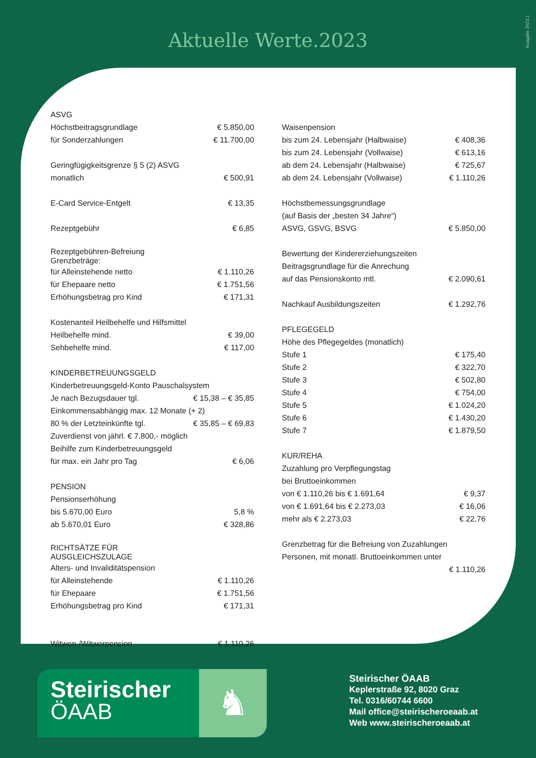Ausgabe 2023.1
Aktuelle Werte.2023
| ASVG | |
| Höchstbeitragsgrundlage | € 5.850,00 |
| für Sonderzahlungen | € 11.700,00 |
| Geringfügigkeitsgrenze § 5 (2) ASVG | |
| monatlich | € 500,91 |
| E-Card Service-Entgelt | € 13,35 |
| Rezeptgebühr | € 6,85 |
| Rezeptgebühren-Befreiung Grenzbeträge: | |
| für Alleinstehende netto | € 1.110,26 |
| für Ehepaare netto | € 1.751,56 |
| Erhöhungsbetrag pro Kind | € 171,31 |
| Kostenanteil Heilbehelfe und Hilfsmittel | |
| Heilbehelfe mind. | € 39,00 |
| Sehbehelfe mind. | € 117,00 |
| KINDERBETREUUNGSGELD | |
| Kinderbetreuungsgeld-Konto Pauschalsystem | |
| Je nach Bezugsdauer tgl. | € 15,38 – € 35,85 |
| Einkommensabhängig max. 12 Monate (+ 2) | |
| 80 % der Letzteinkünfte tgl. | € 35,85 – € 69,83 |
| Zuverdienst von jährl. € 7.800,- möglich | |
| Beihilfe zum Kinderbetreuungsgeld | |
| für max. ein Jahr pro Tag | € 6,06 |
| PENSION | |
| Pensionserhöhung | |
| bis 5.670,00 Euro | 5,8 % |
| ab 5.670,01 Euro | € 328,86 |
| RICHTSÄTZE FÜR AUSGLEICHSZULAGE | |
| Alters- und Invaliditätspension | |
| für Alleinstehende | € 1.110,26 |
| für Ehepaare | € 1.751,56 |
| Erhöhungsbetrag pro Kind | € 171,31 |
| Witwen-/Witwerpension | € 1.110,26 |
| Waisenpension | |
| bis zum 24. Lebensjahr (Halbwaise) | € 408,36 |
| bis zum 24. Lebensjahr (Vollwaise) | € 613,16 |
| ab dem 24. Lebensjahr (Halbwaise) | € 725,67 |
| ab dem 24. Lebensjahr (Vollwaise) | € 1.110,26 |
| Höchstbemessungsgrundlage | |
| (auf Basis der „besten 34 Jahre“) | |
| ASVG, GSVG, BSVG | € 5.850,00 |
| Bewertung der Kindererziehungszeiten | |
| Beitragsgrundlage für die Anrechung | |
| auf das Pensionskonto mtl. | € 2.090,61 |
| Nachkauf Ausbildungszeiten | € 1.292,76 |
| PFLEGEGELD | |
| Höhe des Pflegegeldes (monatlich) | |
| Stufe 1 | € 175,40 |
| Stufe 2 | € 322,70 |
| Stufe 3 | € 502,80 |
| Stufe 4 | € 754,00 |
| Stufe 5 | € 1.024,20 |
| Stufe 6 | € 1.430,20 |
| Stufe 7 | € 1.879,50 |
| KUR/REHA | |
| Zuzahlung pro Verpflegungstag | |
| bei Bruttoeinkommen | |
| von € 1.110,26 bis € 1.691,64 | € 9,37 |
| von € 1.691,64 bis € 2.273,03 | € 16,06 |
| mehr als € 2.273,03 | € 22,76 |
| Grenzbetrag für die Befreiung von Zuzahlungen | |
| Personen, mit monatl. Bruttoeinkommen unter | |
| | € 1.110,26 |
Steirischer
ÖAAB
♞
Steirischer ÖAAB
Keplerstraße 92, 8020 Graz
Tel. 0316/60744 6600
Mail office@steirischeroeaab.at
Web www.steirischeroeaab.at